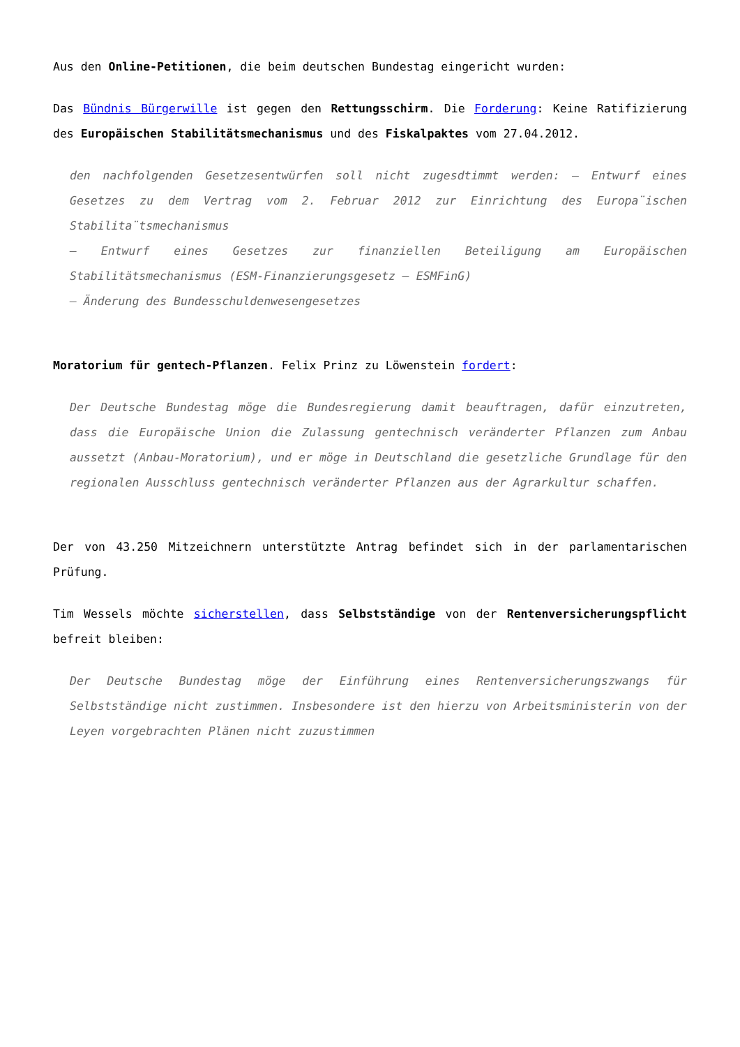Aus den Online-Petitionen, die beim deutschen Bundestag eingericht wurden:
Das Bündnis Bürgerwille ist gegen den Rettungsschirm. Die Forderung: Keine Ratifizierung des Europäischen Stabilitätsmechanismus und des Fiskalpaktes vom 27.04.2012.
den nachfolgenden Gesetzesentwürfen soll nicht zugesdtimmt werden: – Entwurf eines Gesetzes zu dem Vertrag vom 2. Februar 2012 zur Einrichtung des Europa¨ischen Stabilita¨tsmechanismus
– Entwurf eines Gesetzes zur finanziellen Beteiligung am Europäischen Stabilitätsmechanismus (ESM-Finanzierungsgesetz – ESMFinG)
– Änderung des Bundesschuldenwesengesetzes
Moratorium für gentech-Pflanzen. Felix Prinz zu Löwenstein fordert:
Der Deutsche Bundestag möge die Bundesregierung damit beauftragen, dafür einzutreten, dass die Europäische Union die Zulassung gentechnisch veränderter Pflanzen zum Anbau aussetzt (Anbau-Moratorium), und er möge in Deutschland die gesetzliche Grundlage für den regionalen Ausschluss gentechnisch veränderter Pflanzen aus der Agrarkultur schaffen.
Der von 43.250 Mitzeichnern unterstützte Antrag befindet sich in der parlamentarischen Prüfung.
Tim Wessels möchte sicherstellen, dass Selbstständige von der Rentenversicherungspflicht befreit bleiben:
Der Deutsche Bundestag möge der Einführung eines Rentenversicherungszwangs für Selbstständige nicht zustimmen. Insbesondere ist den hierzu von Arbeitsministerin von der Leyen vorgebrachten Plänen nicht zuzustimmen